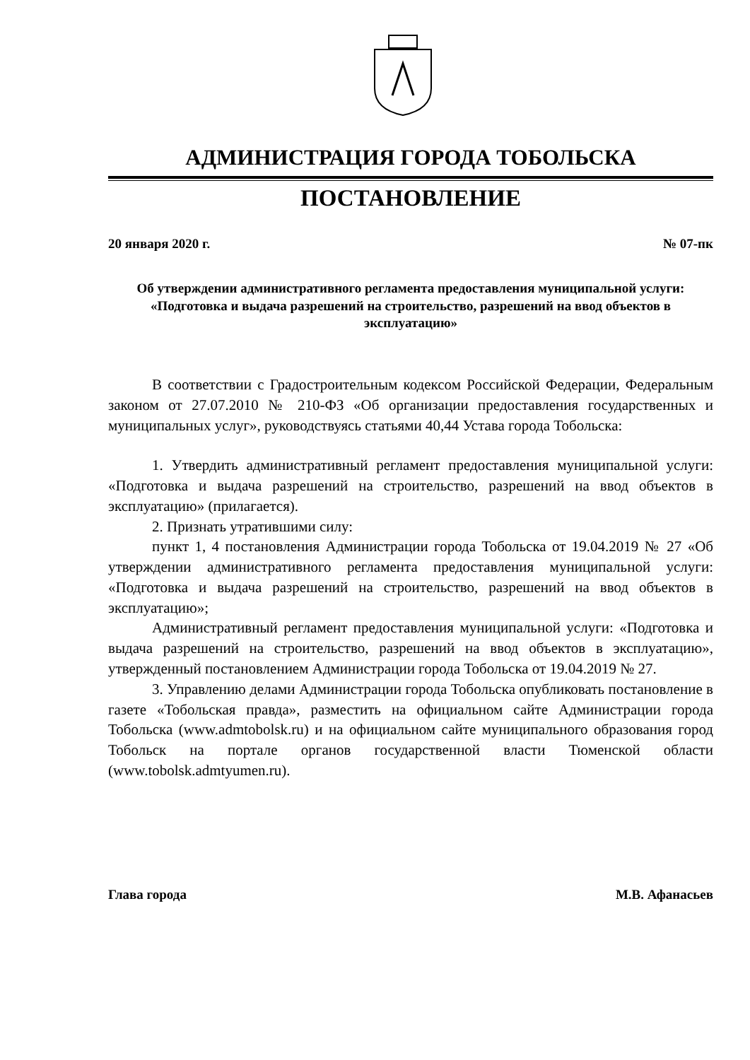АДМИНИСТРАЦИЯ ГОРОДА ТОБОЛЬСКА
ПОСТАНОВЛЕНИЕ
20 января 2020 г. № 07-пк
Об утверждении административного регламента предоставления муниципальной услуги: «Подготовка и выдача разрешений на строительство, разрешений на ввод объектов в эксплуатацию»
В соответствии с Градостроительным кодексом Российской Федерации, Федеральным законом от 27.07.2010 № 210-ФЗ «Об организации предоставления государственных и муниципальных услуг», руководствуясь статьями 40,44 Устава города Тобольска:
1. Утвердить административный регламент предоставления муниципальной услуги: «Подготовка и выдача разрешений на строительство, разрешений на ввод объектов в эксплуатацию» (прилагается).
2. Признать утратившими силу:
пункт 1, 4 постановления Администрации города Тобольска от 19.04.2019 № 27 «Об утверждении административного регламента предоставления муниципальной услуги: «Подготовка и выдача разрешений на строительство, разрешений на ввод объектов в эксплуатацию»;
Административный регламент предоставления муниципальной услуги: «Подготовка и выдача разрешений на строительство, разрешений на ввод объектов в эксплуатацию», утвержденный постановлением Администрации города Тобольска от 19.04.2019 № 27.
3. Управлению делами Администрации города Тобольска опубликовать постановление в газете «Тобольская правда», разместить на официальном сайте Администрации города Тобольска (www.admtobolsk.ru) и на официальном сайте муниципального образования город Тобольск на портале органов государственной власти Тюменской области (www.tobolsk.admtyumen.ru).
Глава города М.В. Афанасьев